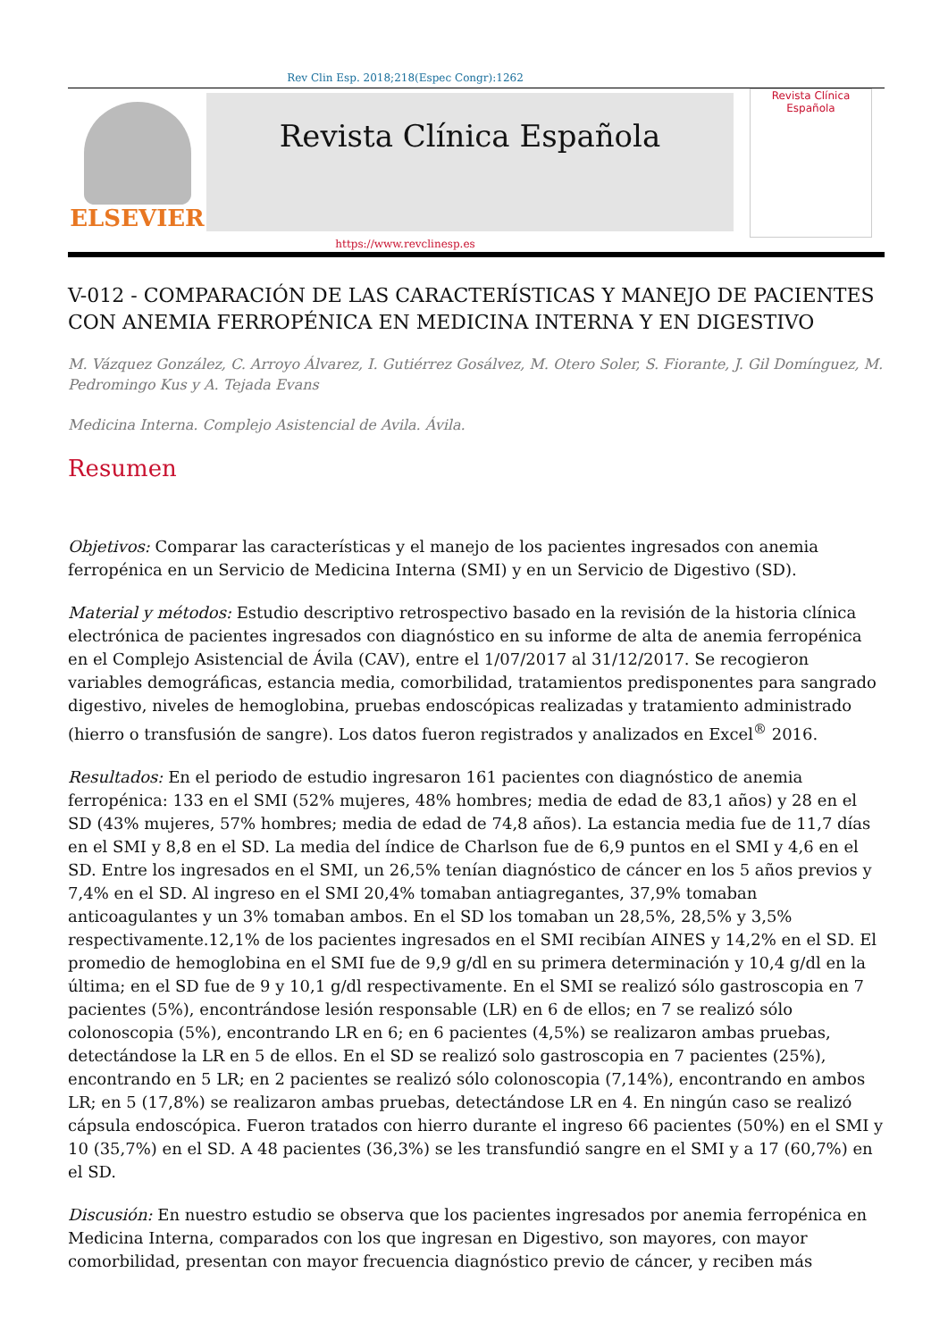Rev Clin Esp. 2018;218(Espec Congr):1262
ELSEVIER
Revista Clínica Española
Revista Clínica
Española
https://www.revclinesp.es
V-012 - COMPARACIÓN DE LAS CARACTERÍSTICAS Y MANEJO DE PACIENTES CON ANEMIA FERROPÉNICA EN MEDICINA INTERNA Y EN DIGESTIVO
M. Vázquez González, C. Arroyo Álvarez, I. Gutiérrez Gosálvez, M. Otero Soler, S. Fiorante, J. Gil Domínguez, M. Pedromingo Kus y A. Tejada Evans
Medicina Interna. Complejo Asistencial de Avila. Ávila.
Resumen
Objetivos: Comparar las características y el manejo de los pacientes ingresados con anemia ferropénica en un Servicio de Medicina Interna (SMI) y en un Servicio de Digestivo (SD).
Material y métodos: Estudio descriptivo retrospectivo basado en la revisión de la historia clínica electrónica de pacientes ingresados con diagnóstico en su informe de alta de anemia ferropénica en el Complejo Asistencial de Ávila (CAV), entre el 1/07/2017 al 31/12/2017. Se recogieron variables demográficas, estancia media, comorbilidad, tratamientos predisponentes para sangrado digestivo, niveles de hemoglobina, pruebas endoscópicas realizadas y tratamiento administrado (hierro o transfusión de sangre). Los datos fueron registrados y analizados en Excel<sup>®</sup> 2016.
Resultados: En el periodo de estudio ingresaron 161 pacientes con diagnóstico de anemia ferropénica: 133 en el SMI (52% mujeres, 48% hombres; media de edad de 83,1 años) y 28 en el SD (43% mujeres, 57% hombres; media de edad de 74,8 años). La estancia media fue de 11,7 días en el SMI y 8,8 en el SD. La media del índice de Charlson fue de 6,9 puntos en el SMI y 4,6 en el SD. Entre los ingresados en el SMI, un 26,5% tenían diagnóstico de cáncer en los 5 años previos y 7,4% en el SD. Al ingreso en el SMI 20,4% tomaban antiagregantes, 37,9% tomaban anticoagulantes y un 3% tomaban ambos. En el SD los tomaban un 28,5%, 28,5% y 3,5% respectivamente.12,1% de los pacientes ingresados en el SMI recibían AINES y 14,2% en el SD. El promedio de hemoglobina en el SMI fue de 9,9 g/dl en su primera determinación y 10,4 g/dl en la última; en el SD fue de 9 y 10,1 g/dl respectivamente. En el SMI se realizó sólo gastroscopia en 7 pacientes (5%), encontrándose lesión responsable (LR) en 6 de ellos; en 7 se realizó sólo colonoscopia (5%), encontrando LR en 6; en 6 pacientes (4,5%) se realizaron ambas pruebas, detectándose la LR en 5 de ellos. En el SD se realizó solo gastroscopia en 7 pacientes (25%), encontrando en 5 LR; en 2 pacientes se realizó sólo colonoscopia (7,14%), encontrando en ambos LR; en 5 (17,8%) se realizaron ambas pruebas, detectándose LR en 4. En ningún caso se realizó cápsula endoscópica. Fueron tratados con hierro durante el ingreso 66 pacientes (50%) en el SMI y 10 (35,7%) en el SD. A 48 pacientes (36,3%) se les transfundió sangre en el SMI y a 17 (60,7%) en el SD.
Discusión: En nuestro estudio se observa que los pacientes ingresados por anemia ferropénica en Medicina Interna, comparados con los que ingresan en Digestivo, son mayores, con mayor comorbilidad, presentan con mayor frecuencia diagnóstico previo de cáncer, y reciben más